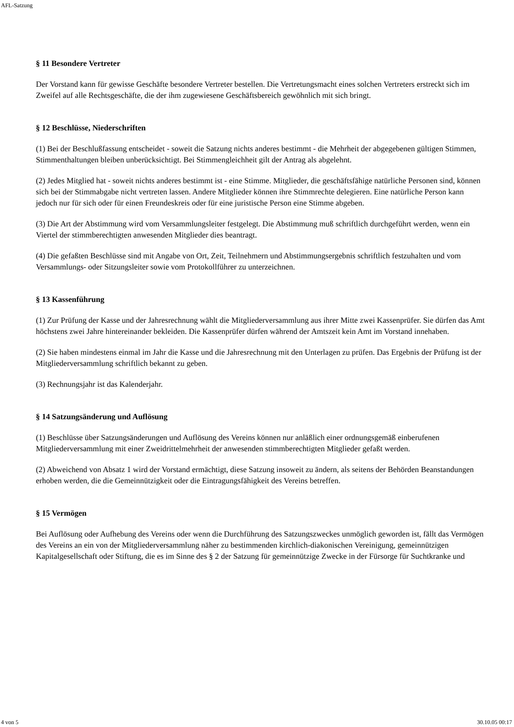AFL-Satzung
§ 11 Besondere Vertreter
Der Vorstand kann für gewisse Geschäfte besondere Vertreter bestellen. Die Vertretungsmacht eines solchen Vertreters erstreckt sich im Zweifel auf alle Rechtsgeschäfte, die der ihm zugewiesene Geschäftsbereich gewöhnlich mit sich bringt.
§ 12 Beschlüsse, Niederschriften
(1) Bei der Beschlußfassung entscheidet - soweit die Satzung nichts anderes bestimmt - die Mehrheit der abgegebenen gültigen Stimmen, Stimmenthaltungen bleiben unberücksichtigt. Bei Stimmengleichheit gilt der Antrag als abgelehnt.
(2) Jedes Mitglied hat - soweit nichts anderes bestimmt ist - eine Stimme. Mitglieder, die geschäftsfähige natürliche Personen sind, können sich bei der Stimmabgabe nicht vertreten lassen. Andere Mitglieder können ihre Stimmrechte delegieren. Eine natürliche Person kann jedoch nur für sich oder für einen Freundeskreis oder für eine juristische Person eine Stimme abgeben.
(3) Die Art der Abstimmung wird vom Versammlungsleiter festgelegt. Die Abstimmung muß schriftlich durchgeführt werden, wenn ein Viertel der stimmberechtigten anwesenden Mitglieder dies beantragt.
(4) Die gefaßten Beschlüsse sind mit Angabe von Ort, Zeit, Teilnehmern und Abstimmungsergebnis schriftlich festzuhalten und vom Versammlungs- oder Sitzungsleiter sowie vom Protokollführer zu unterzeichnen.
§ 13 Kassenführung
(1) Zur Prüfung der Kasse und der Jahresrechnung wählt die Mitgliederversammlung aus ihrer Mitte zwei Kassenprüfer. Sie dürfen das Amt höchstens zwei Jahre hintereinander bekleiden. Die Kassenprüfer dürfen während der Amtszeit kein Amt im Vorstand innehaben.
(2) Sie haben mindestens einmal im Jahr die Kasse und die Jahresrechnung mit den Unterlagen zu prüfen. Das Ergebnis der Prüfung ist der Mitgliederversammlung schriftlich bekannt zu geben.
(3) Rechnungsjahr ist das Kalenderjahr.
§ 14 Satzungsänderung und Auflösung
(1) Beschlüsse über Satzungsänderungen und Auflösung des Vereins können nur anläßlich einer ordnungsgemäß einberufenen Mitgliederversammlung mit einer Zweidrittelmehrheit der anwesenden stimmberechtigten Mitglieder gefaßt werden.
(2) Abweichend von Absatz 1 wird der Vorstand ermächtigt, diese Satzung insoweit zu ändern, als seitens der Behörden Beanstandungen erhoben werden, die die Gemeinnützigkeit oder die Eintragungsfähigkeit des Vereins betreffen.
§ 15 Vermögen
Bei Auflösung oder Aufhebung des Vereins oder wenn die Durchführung des Satzungszweckes unmöglich geworden ist, fällt das Vermögen des Vereins an ein von der Mitgliederversammlung näher zu bestimmenden kirchlich-diakonischen Vereinigung, gemeinnützigen Kapitalgesellschaft oder Stiftung, die es im Sinne des § 2 der Satzung für gemeinnützige Zwecke in der Fürsorge für Suchtkranke und
4 von 5 30.10.05 00:17